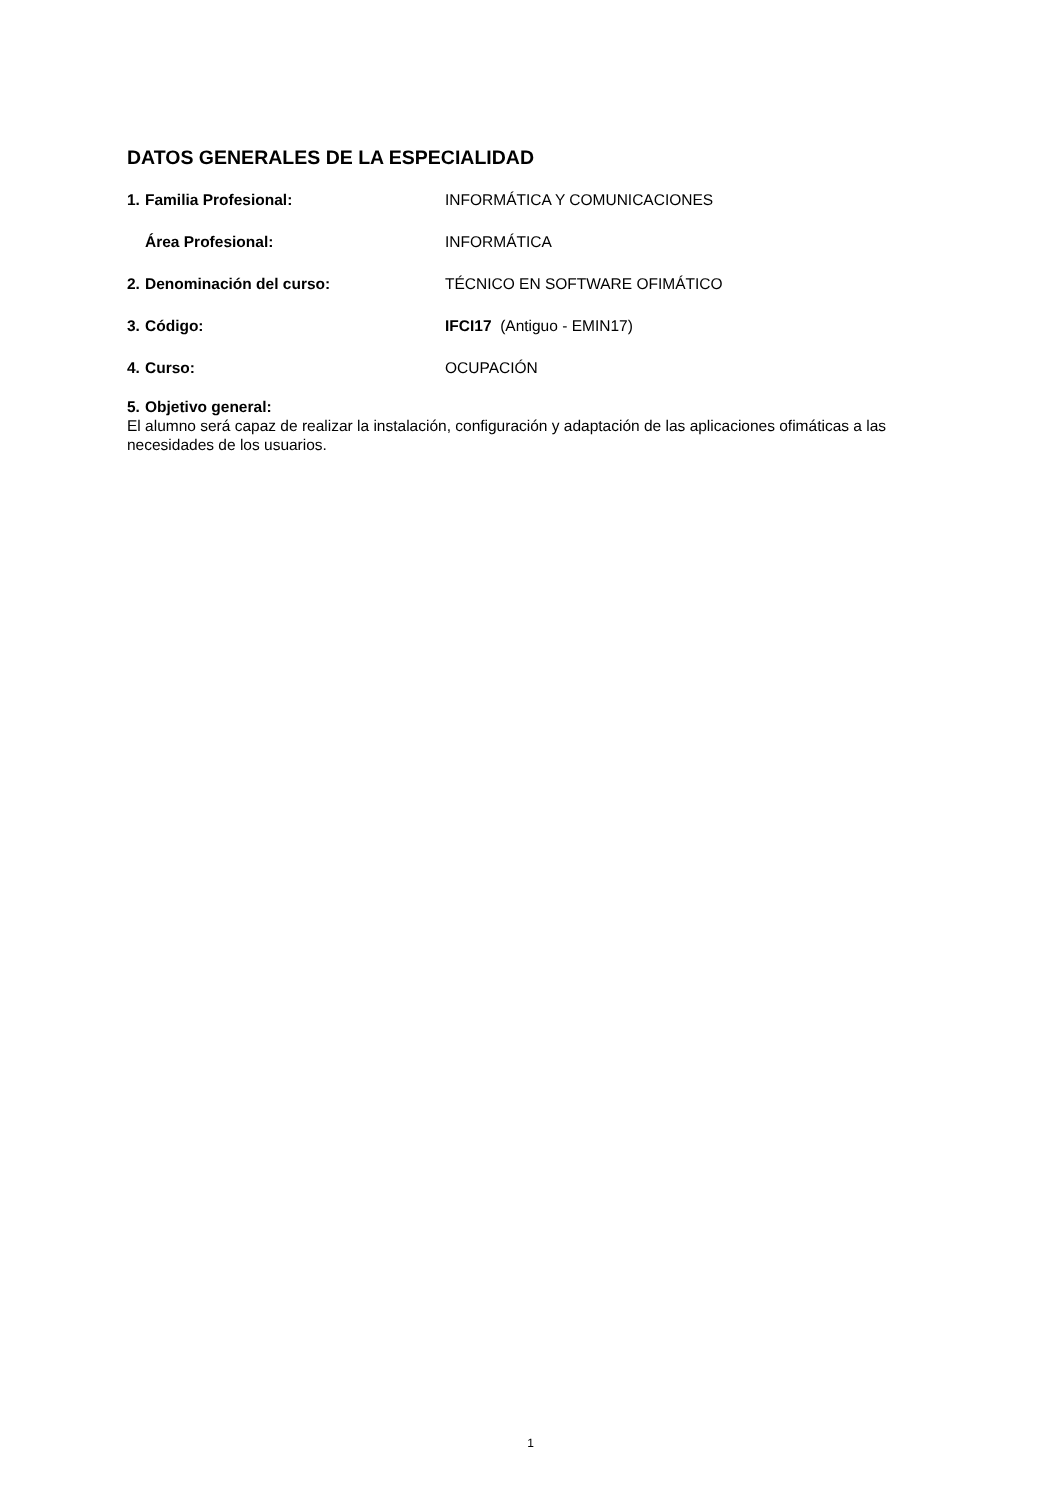DATOS GENERALES DE LA ESPECIALIDAD
1. Familia Profesional: INFORMÁTICA Y COMUNICACIONES
Área Profesional: INFORMÁTICA
2. Denominación del curso: TÉCNICO EN SOFTWARE OFIMÁTICO
3. Código: IFCI17 (Antiguo - EMIN17)
4. Curso: OCUPACIÓN
5. Objetivo general:
El alumno será capaz de realizar la instalación, configuración y adaptación de las aplicaciones ofimáticas a las necesidades de los usuarios.
1